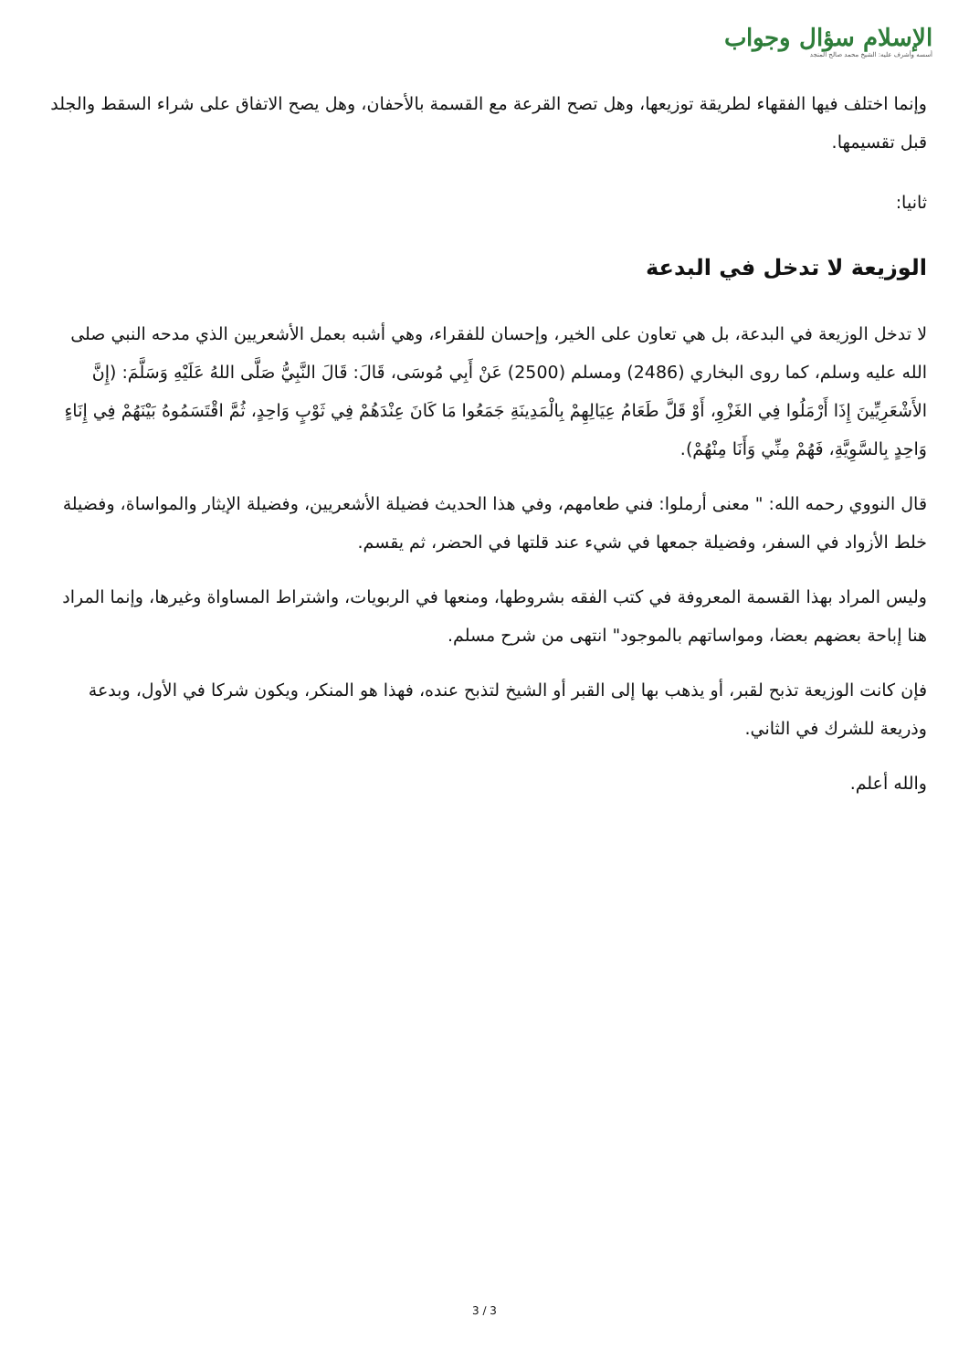الإسلام سؤال وجواب
أسسه وأشرف عليه: الشيخ محمد صالح المنجد
وإنما اختلف فيها الفقهاء لطريقة توزيعها، وهل تصح القرعة مع القسمة بالأحفان، وهل يصح الاتفاق على شراء السقط والجلد قبل تقسيمها.
ثانيا:
الوزيعة لا تدخل في البدعة
لا تدخل الوزيعة في البدعة، بل هي تعاون على الخير، وإحسان للفقراء، وهي أشبه بعمل الأشعريين الذي مدحه النبي صلى الله عليه وسلم، كما روى البخاري (2486) ومسلم (2500) عَنْ أَبِي مُوسَى، قَالَ: قَالَ النَّبِيُّ صَلَّى اللهُ عَلَيْهِ وَسَلَّمَ: (إِنَّ الأَشْعَرِيِّينَ إِذَا أَرْمَلُوا فِي الغَزْوِ، أَوْ قَلَّ طَعَامُ عِيَالِهِمْ بِالْمَدِينَةِ جَمَعُوا مَا كَانَ عِنْدَهُمْ فِي ثَوْبٍ وَاحِدٍ، ثُمَّ اقْتَسَمُوهُ بَيْنَهُمْ فِي إِنَاءٍ وَاحِدٍ بِالسَّوِيَّةِ، فَهُمْ مِنِّي وَأَنَا مِنْهُمْ).
قال النووي رحمه الله: " معنى أرملوا: فني طعامهم، وفي هذا الحديث فضيلة الأشعريين، وفضيلة الإيثار والمواساة، وفضيلة خلط الأزواد في السفر، وفضيلة جمعها في شيء عند قلتها في الحضر، ثم يقسم.
وليس المراد بهذا القسمة المعروفة في كتب الفقه بشروطها، ومنعها في الربويات، واشتراط المساواة وغيرها، وإنما المراد هنا إباحة بعضهم بعضا، ومواساتهم بالموجود" انتهى من شرح مسلم.
فإن كانت الوزيعة تذبح لقبر، أو يذهب بها إلى القبر أو الشيخ لتذبح عنده، فهذا هو المنكر، ويكون شركا في الأول، وبدعة وذريعة للشرك في الثاني.
والله أعلم.
3 / 3